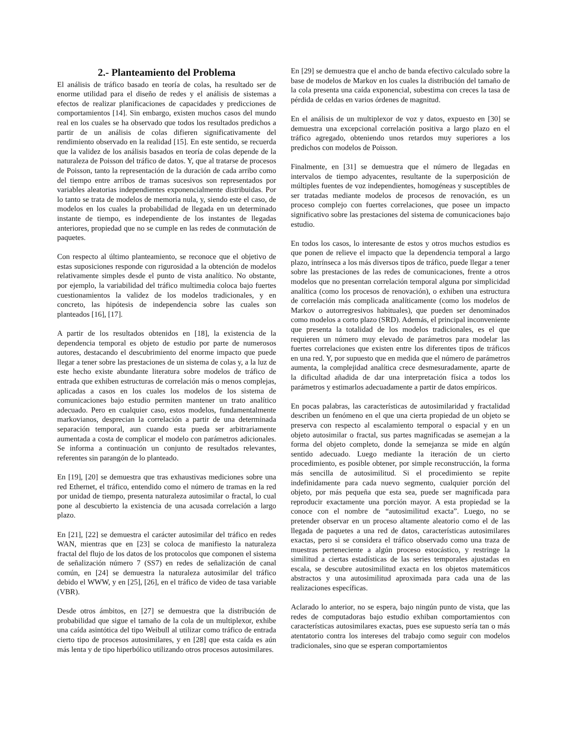2.- Planteamiento del Problema
El análisis de tráfico basado en teoría de colas, ha resultado ser de enorme utilidad para el diseño de redes y el análisis de sistemas a efectos de realizar planificaciones de capacidades y predicciones de comportamientos [14]. Sin embargo, existen muchos casos del mundo real en los cuales se ha observado que todos los resultados predichos a partir de un análisis de colas difieren significativamente del rendimiento observado en la realidad [15]. En este sentido, se recuerda que la validez de los análisis basados en teoría de colas depende de la naturaleza de Poisson del tráfico de datos. Y, que al tratarse de procesos de Poisson, tanto la representación de la duración de cada arribo como del tiempo entre arribos de tramas sucesivos son representados por variables aleatorias independientes exponencialmente distribuidas. Por lo tanto se trata de modelos de memoria nula, y, siendo este el caso, de modelos en los cuales la probabilidad de llegada en un determinado instante de tiempo, es independiente de los instantes de llegadas anteriores, propiedad que no se cumple en las redes de conmutación de paquetes.
Con respecto al último planteamiento, se reconoce que el objetivo de estas suposiciones responde con rigurosidad a la obtención de modelos relativamente simples desde el punto de vista analítico. No obstante, por ejemplo, la variabilidad del tráfico multimedia coloca bajo fuertes cuestionamientos la validez de los modelos tradicionales, y en concreto, las hipótesis de independencia sobre las cuales son planteados [16], [17].
A partir de los resultados obtenidos en [18], la existencia de la dependencia temporal es objeto de estudio por parte de numerosos autores, destacando el descubrimiento del enorme impacto que puede llegar a tener sobre las prestaciones de un sistema de colas y, a la luz de este hecho existe abundante literatura sobre modelos de tráfico de entrada que exhiben estructuras de correlación más o menos complejas, aplicadas a casos en los cuales los modelos de los sistema de comunicaciones bajo estudio permiten mantener un trato analítico adecuado. Pero en cualquier caso, estos modelos, fundamentalmente markovianos, desprecian la correlación a partir de una determinada separación temporal, aun cuando esta pueda ser arbitrariamente aumentada a costa de complicar el modelo con parámetros adicionales. Se informa a continuación un conjunto de resultados relevantes, referentes sin parangón de lo planteado.
En [19], [20] se demuestra que tras exhaustivas mediciones sobre una red Ethernet, el tráfico, entendido como el número de tramas en la red por unidad de tiempo, presenta naturaleza autosimilar o fractal, lo cual pone al descubierto la existencia de una acusada correlación a largo plazo.
En [21], [22] se demuestra el carácter autosimilar del tráfico en redes WAN, mientras que en [23] se coloca de manifiesto la naturaleza fractal del flujo de los datos de los protocolos que componen el sistema de señalización número 7 (SS7) en redes de señalización de canal común, en [24] se demuestra la naturaleza autosimilar del tráfico debido el WWW, y en [25], [26], en el tráfico de video de tasa variable (VBR).
Desde otros ámbitos, en [27] se demuestra que la distribución de probabilidad que sigue el tamaño de la cola de un multiplexor, exhibe una caída asintótica del tipo Weibull al utilizar como tráfico de entrada cierto tipo de procesos autosimilares, y en [28] que esta caída es aún más lenta y de tipo hiperbólico utilizando otros procesos autosimilares.
En [29] se demuestra que el ancho de banda efectivo calculado sobre la base de modelos de Markov en los cuales la distribución del tamaño de la cola presenta una caída exponencial, subestima con creces la tasa de pérdida de celdas en varios órdenes de magnitud.
En el análisis de un multiplexor de voz y datos, expuesto en [30] se demuestra una excepcional correlación positiva a largo plazo en el tráfico agregado, obteniendo unos retardos muy superiores a los predichos con modelos de Poisson.
Finalmente, en [31] se demuestra que el número de llegadas en intervalos de tiempo adyacentes, resultante de la superposición de múltiples fuentes de voz independientes, homogéneas y susceptibles de ser tratadas mediante modelos de procesos de renovación, es un proceso complejo con fuertes correlaciones, que posee un impacto significativo sobre las prestaciones del sistema de comunicaciones bajo estudio.
En todos los casos, lo interesante de estos y otros muchos estudios es que ponen de relieve el impacto que la dependencia temporal a largo plazo, intrínseca a los más diversos tipos de tráfico, puede llegar a tener sobre las prestaciones de las redes de comunicaciones, frente a otros modelos que no presentan correlación temporal alguna por simplicidad analítica (como los procesos de renovación), o exhiben una estructura de correlación más complicada analíticamente (como los modelos de Markov o autorregresivos habituales), que pueden ser denominados como modelos a corto plazo (SRD). Además, el principal inconveniente que presenta la totalidad de los modelos tradicionales, es el que requieren un número muy elevado de parámetros para modelar las fuertes correlaciones que existen entre los diferentes tipos de tráficos en una red. Y, por supuesto que en medida que el número de parámetros aumenta, la complejidad analítica crece desmesuradamente, aparte de la dificultad añadida de dar una interpretación física a todos los parámetros y estimarlos adecuadamente a partir de datos empíricos.
En pocas palabras, las características de autosimilaridad y fractalidad describen un fenómeno en el que una cierta propiedad de un objeto se preserva con respecto al escalamiento temporal o espacial y en un objeto autosimilar o fractal, sus partes magnificadas se asemejan a la forma del objeto completo, donde la semejanza se mide en algún sentido adecuado. Luego mediante la iteración de un cierto procedimiento, es posible obtener, por simple reconstrucción, la forma más sencilla de autosimilitud. Si el procedimiento se repite indefinidamente para cada nuevo segmento, cualquier porción del objeto, por más pequeña que esta sea, puede ser magnificada para reproducir exactamente una porción mayor. A esta propiedad se la conoce con el nombre de “autosimilitud exacta”. Luego, no se pretender observar en un proceso altamente aleatorio como el de las llegada de paquetes a una red de datos, características autosimilares exactas, pero si se considera el tráfico observado como una traza de muestras perteneciente a algún proceso estocástico, y restringe la similitud a ciertas estadísticas de las series temporales ajustadas en escala, se descubre autosimilitud exacta en los objetos matemáticos abstractos y una autosimilitud aproximada para cada una de las realizaciones específicas.
Aclarado lo anterior, no se espera, bajo ningún punto de vista, que las redes de computadoras bajo estudio exhiban comportamientos con características autosimilares exactas, pues ese supuesto sería tan o más atentatorio contra los intereses del trabajo como seguir con modelos tradicionales, sino que se esperan comportamientos